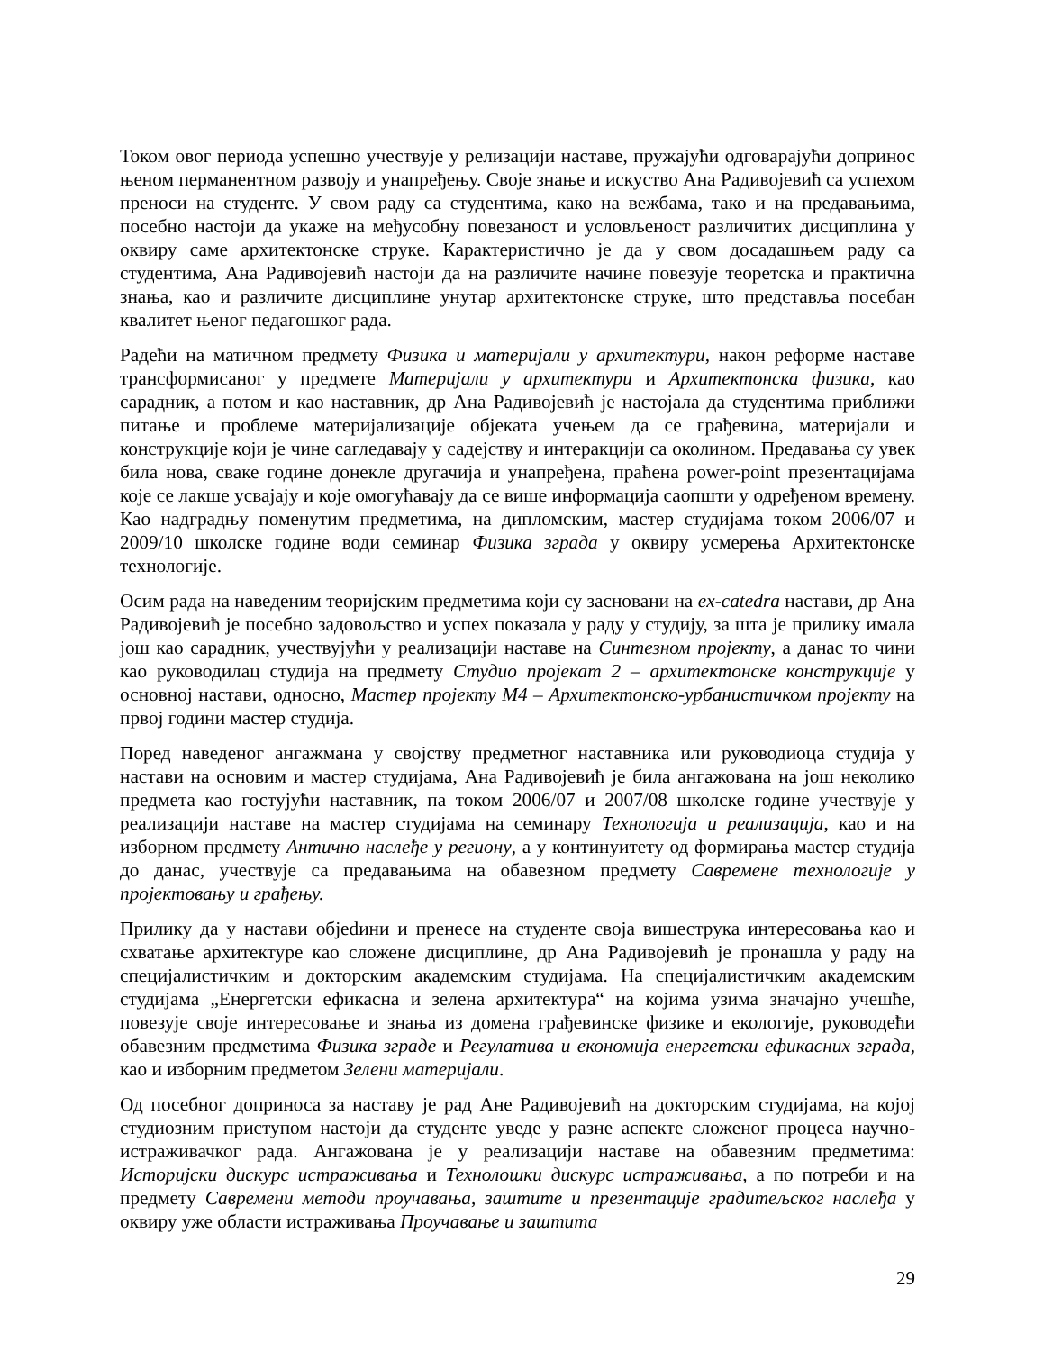Током овог периода успешно учествује у релизацији наставе, пружајући одговарајући допринос њеном перманентном развоју и унапређењу. Своје знање и искуство Ана Радивојевић са успехом преноси на студенте. У свом раду са студентима, како на вежбама, тако и на предавањима, посебно настоји да укаже на међусобну повезаност и условљеност различитих дисциплина у оквиру саме архитектонске струке. Карактеристично је да у свом досадашњем раду са студентима, Ана Радивојевић настоји да на различите начине повезује теоретска и практична знања, као и различите дисциплине унутар архитектонске струке, што представља посебан квалитет њеног педагошког рада.
Радећи на матичном предмету Физика и материјали у архитектури, након реформе наставе трансформисаног у предмете Материјали у архитектури и Архитектонска физика, као сарадник, а потом и као наставник, др Ана Радивојевић је настојала да студентима приближи питање и проблеме материјализације објеката учењем да се грађевина, материјали и конструкције који је чине сагледавају у садејству и интеракцији са околином. Предавања су увек била нова, сваке године донекле другачија и унапређена, праћена power-point презентацијама које се лакше усвајају и које омогућавају да се више информација саопшти у одређеном времену. Као надградњу поменутим предметима, на дипломским, мастер студијама током 2006/07 и 2009/10 школске године води семинар Физика зграда у оквиру усмерења Архитектонске технологије.
Осим рада на наведеним теоријским предметима који су засновани на ex-catedra настави, др Ана Радивојевић је посебно задовољство и успех показала у раду у студију, за шта је прилику имала још као сарадник, учествујући у реализацији наставе на Синтезном пројекту, а данас то чини као руководилац студија на предмету Студио пројекат 2 – архитектонске конструкције у основној настави, односно, Мастер пројекту М4 – Архитектонско-урбанистичком пројекту на првој години мастер студија.
Поред наведеног ангажмана у својству предметног наставника или руководиоца студија у настави на основим и мастер студијама, Ана Радивојевић је била ангажована на још неколико предмета као гостујући наставник, па током 2006/07 и 2007/08 школске године учествује у реализацији наставе на мастер студијама на семинару Технологија и реализација, као и на изборном предмету Антично наслеђе у региону, а у континуитету од формирања мастер студија до данас, учествује са предавањима на обавезном предмету Савремене технологије у пројектовању и грађењу.
Прилику да у настави објedини и пренесе на студенте своја вишеструка интересовања као и схватање архитектуре као сложене дисциплине, др Ана Радивојевић је пронашла у раду на специјалистичким и докторским академским студијама. На специјалистичким академским студијама „Енергетски ефикасна и зелена архитектура“ на којима узима значајно учешће, повезује своје интересовање и знања из домена грађевинске физике и екологије, руководећи обавезним предметима Физика зграде и Регулатива и економија енергетски ефикасних зграда, као и изборним предметом Зелени материјали.
Од посебног доприноса за наставу је рад Ане Радивојевић на докторским студијама, на којој студиозним приступом настоји да студенте уведе у разне аспекте сложеног процеса научно-истраживачког рада. Ангажована је у реализацији наставе на обавезним предметима: Историјски дискурс истраживања и Технолошки дискурс истраживања, а по потреби и на предмету Савремени методи проучавања, заштите и презентације градитељског наслеђа у оквиру уже области истраживања Проучавање и заштита
29